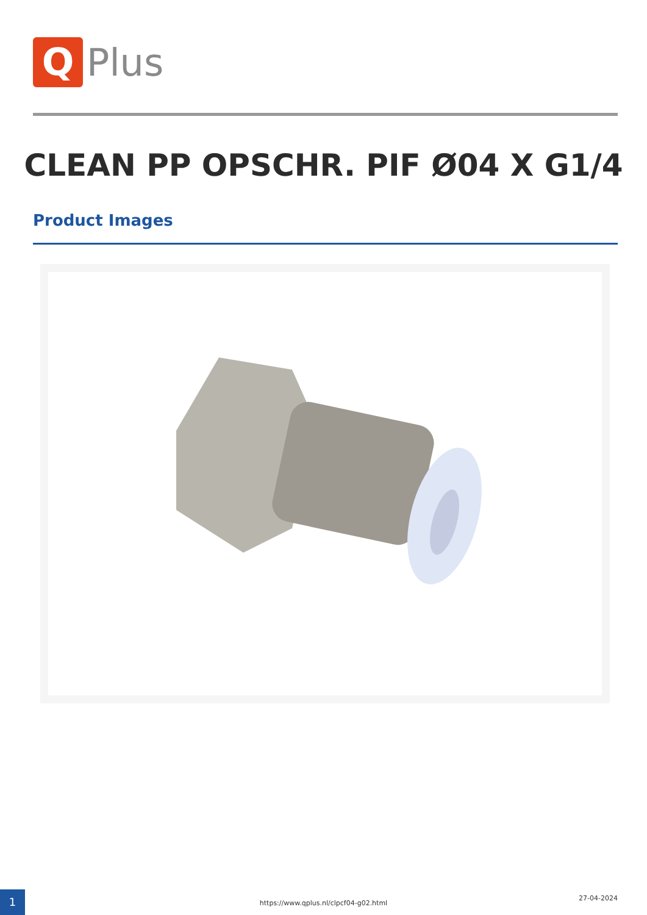Q
Plus
CLEAN PP OPSCHR. PIF Ø04 X G1/4
Product Images
1
https://www.qplus.nl/clpcf04-g02.html
27-04-2024